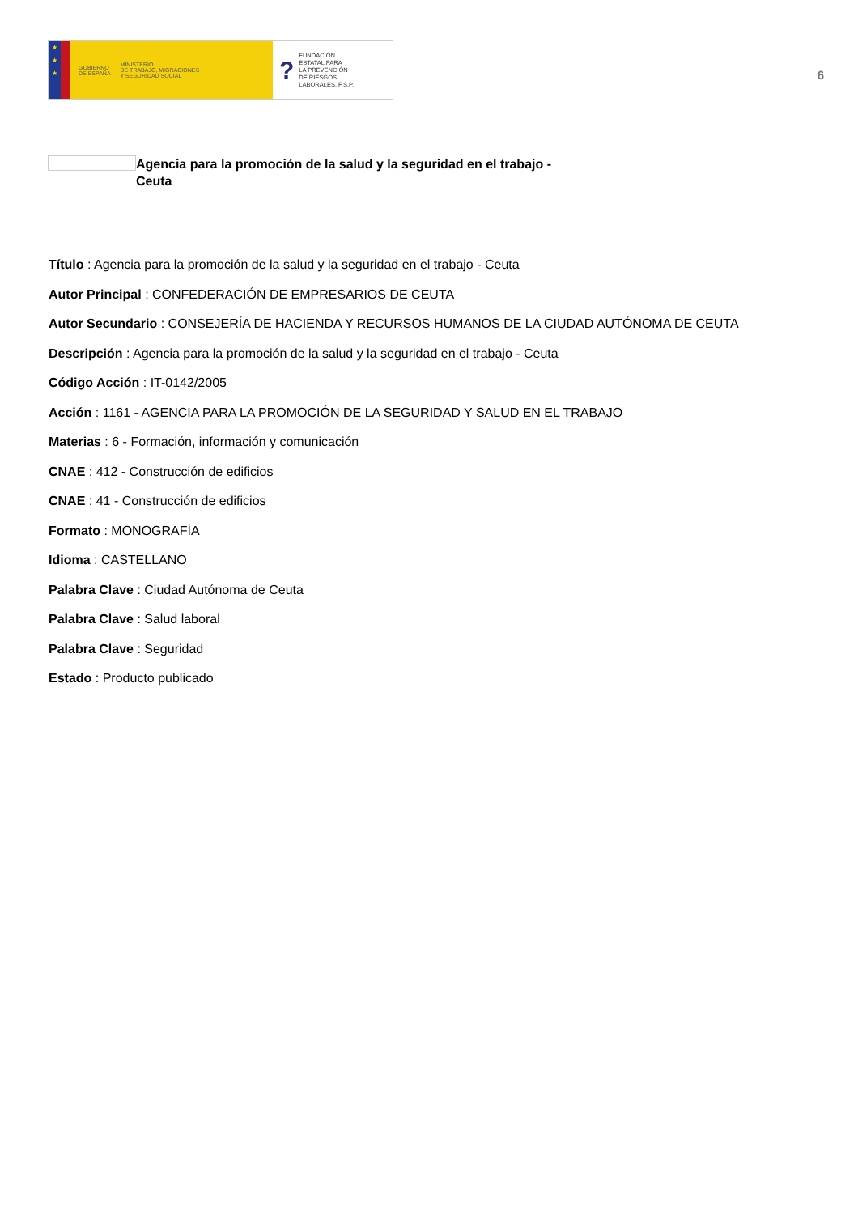★
★
★
GOBIERNO
DE ESPAÑA MINISTERIO
DE TRABAJO, MIGRACIONES
Y SEGURIDAD SOCIAL
? FUNDACIÓN
ESTATAL PARA
LA PREVENCIÓN
DE RIESGOS
LABORALES, F.S.P.
6
Agencia para la promoción de la salud y la seguridad en el trabajo - Ceuta
Título : Agencia para la promoción de la salud y la seguridad en el trabajo - Ceuta
Autor Principal : CONFEDERACIÓN DE EMPRESARIOS DE CEUTA
Autor Secundario : CONSEJERÍA DE HACIENDA Y RECURSOS HUMANOS DE LA CIUDAD AUTÓNOMA DE CEUTA
Descripción : Agencia para la promoción de la salud y la seguridad en el trabajo - Ceuta
Código Acción : IT-0142/2005
Acción : 1161 - AGENCIA PARA LA PROMOCIÓN DE LA SEGURIDAD Y SALUD EN EL TRABAJO
Materias : 6 - Formación, información y comunicación
CNAE : 412 - Construcción de edificios
CNAE : 41 - Construcción de edificios
Formato : MONOGRAFÍA
Idioma : CASTELLANO
Palabra Clave : Ciudad Autónoma de Ceuta
Palabra Clave : Salud laboral
Palabra Clave : Seguridad
Estado : Producto publicado